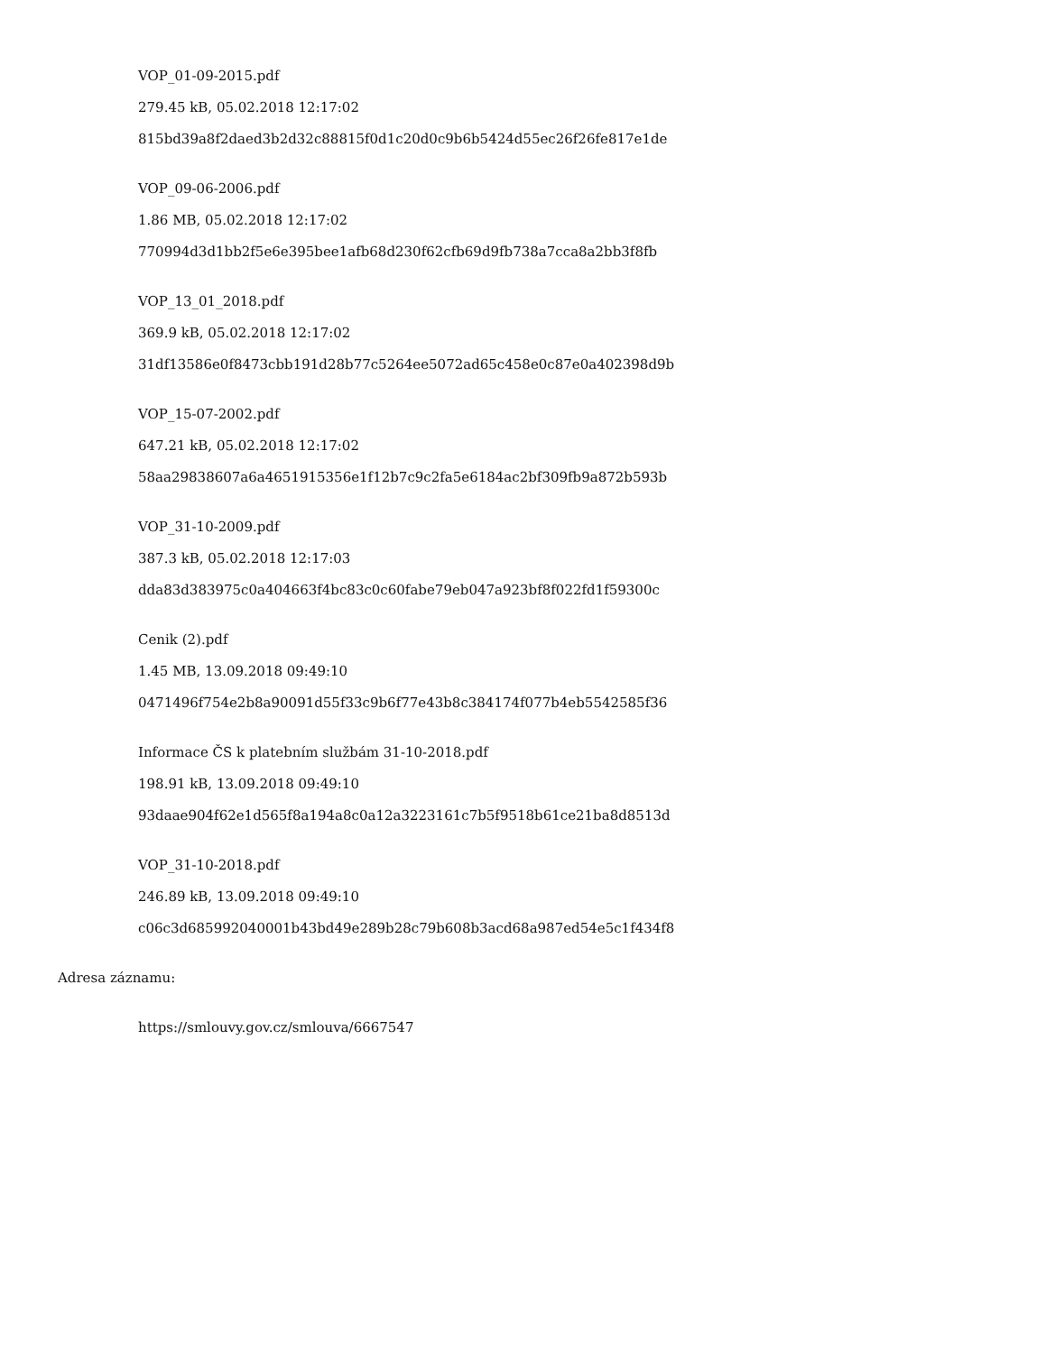VOP_01-09-2015.pdf
279.45 kB, 05.02.2018 12:17:02
815bd39a8f2daed3b2d32c88815f0d1c20d0c9b6b5424d55ec26f26fe817e1de
VOP_09-06-2006.pdf
1.86 MB, 05.02.2018 12:17:02
770994d3d1bb2f5e6e395bee1afb68d230f62cfb69d9fb738a7cca8a2bb3f8fb
VOP_13_01_2018.pdf
369.9 kB, 05.02.2018 12:17:02
31df13586e0f8473cbb191d28b77c5264ee5072ad65c458e0c87e0a402398d9b
VOP_15-07-2002.pdf
647.21 kB, 05.02.2018 12:17:02
58aa29838607a6a4651915356e1f12b7c9c2fa5e6184ac2bf309fb9a872b593b
VOP_31-10-2009.pdf
387.3 kB, 05.02.2018 12:17:03
dda83d383975c0a404663f4bc83c0c60fabe79eb047a923bf8f022fd1f59300c
Cenik (2).pdf
1.45 MB, 13.09.2018 09:49:10
0471496f754e2b8a90091d55f33c9b6f77e43b8c384174f077b4eb5542585f36
Informace ČS k platebním službám 31-10-2018.pdf
198.91 kB, 13.09.2018 09:49:10
93daae904f62e1d565f8a194a8c0a12a3223161c7b5f9518b61ce21ba8d8513d
VOP_31-10-2018.pdf
246.89 kB, 13.09.2018 09:49:10
c06c3d685992040001b43bd49e289b28c79b608b3acd68a987ed54e5c1f434f8
Adresa záznamu:
https://smlouvy.gov.cz/smlouva/6667547